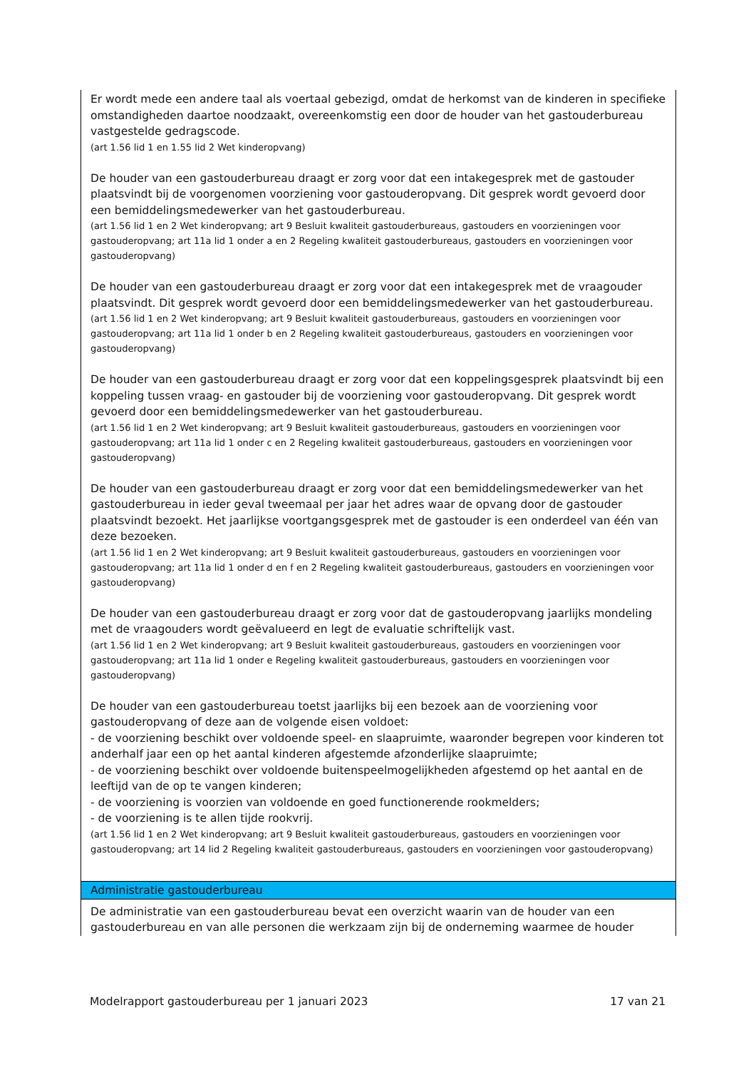| Er wordt mede een andere taal als voertaal gebezigd, omdat de herkomst van de kinderen in specifieke omstandigheden daartoe noodzaakt, overeenkomstig een door de houder van het gastouderbureau vastgestelde gedragscode. (art 1.56 lid 1 en 1.55 lid 2 Wet kinderopvang) De houder van een gastouderbureau draagt er zorg voor dat een intakegesprek met de gastouder plaatsvindt bij de voorgenomen voorziening voor gastouderopvang. Dit gesprek wordt gevoerd door een bemiddelingsmedewerker van het gastouderbureau. (art 1.56 lid 1 en 2 Wet kinderopvang; art 9 Besluit kwaliteit gastouderbureaus, gastouders en voorzieningen voor gastouderopvang; art 11a lid 1 onder a en 2 Regeling kwaliteit gastouderbureaus, gastouders en voorzieningen voor gastouderopvang) De houder van een gastouderbureau draagt er zorg voor dat een intakegesprek met de vraagouder plaatsvindt. Dit gesprek wordt gevoerd door een bemiddelingsmedewerker van het gastouderbureau. (art 1.56 lid 1 en 2 Wet kinderopvang; art 9 Besluit kwaliteit gastouderbureaus, gastouders en voorzieningen voor gastouderopvang; art 11a lid 1 onder b en 2 Regeling kwaliteit gastouderbureaus, gastouders en voorzieningen voor gastouderopvang) De houder van een gastouderbureau draagt er zorg voor dat een koppelingsgesprek plaatsvindt bij een koppeling tussen vraag- en gastouder bij de voorziening voor gastouderopvang. Dit gesprek wordt gevoerd door een bemiddelingsmedewerker van het gastouderbureau. (art 1.56 lid 1 en 2 Wet kinderopvang; art 9 Besluit kwaliteit gastouderbureaus, gastouders en voorzieningen voor gastouderopvang; art 11a lid 1 onder c en 2 Regeling kwaliteit gastouderbureaus, gastouders en voorzieningen voor gastouderopvang) De houder van een gastouderbureau draagt er zorg voor dat een bemiddelingsmedewerker van het gastouderbureau in ieder geval tweemaal per jaar het adres waar de opvang door de gastouder plaatsvindt bezoekt. Het jaarlijkse voortgangsgesprek met de gastouder is een onderdeel van één van deze bezoeken. (art 1.56 lid 1 en 2 Wet kinderopvang; art 9 Besluit kwaliteit gastouderbureaus, gastouders en voorzieningen voor gastouderopvang; art 11a lid 1 onder d en f en 2 Regeling kwaliteit gastouderbureaus, gastouders en voorzieningen voor gastouderopvang) De houder van een gastouderbureau draagt er zorg voor dat de gastouderopvang jaarlijks mondeling met de vraagouders wordt geëvalueerd en legt de evaluatie schriftelijk vast. (art 1.56 lid 1 en 2 Wet kinderopvang; art 9 Besluit kwaliteit gastouderbureaus, gastouders en voorzieningen voor gastouderopvang; art 11a lid 1 onder e Regeling kwaliteit gastouderbureaus, gastouders en voorzieningen voor gastouderopvang) De houder van een gastouderbureau toetst jaarlijks bij een bezoek aan de voorziening voor gastouderopvang of deze aan de volgende eisen voldoet: - de voorziening beschikt over voldoende speel- en slaapruimte, waaronder begrepen voor kinderen tot anderhalf jaar een op het aantal kinderen afgestemde afzonderlijke slaapruimte; - de voorziening beschikt over voldoende buitenspeelmogelijkheden afgestemd op het aantal en de leeftijd van de op te vangen kinderen; - de voorziening is voorzien van voldoende en goed functionerende rookmelders; - de voorziening is te allen tijde rookvrij. (art 1.56 lid 1 en 2 Wet kinderopvang; art 9 Besluit kwaliteit gastouderbureaus, gastouders en voorzieningen voor gastouderopvang; art 14 lid 2 Regeling kwaliteit gastouderbureaus, gastouders en voorzieningen voor gastouderopvang) |
| Administratie gastouderbureau |
| De administratie van een gastouderbureau bevat een overzicht waarin van de houder van een gastouderbureau en van alle personen die werkzaam zijn bij de onderneming waarmee de houder |
Modelrapport gastouderbureau per 1 januari 2023 17 van 21